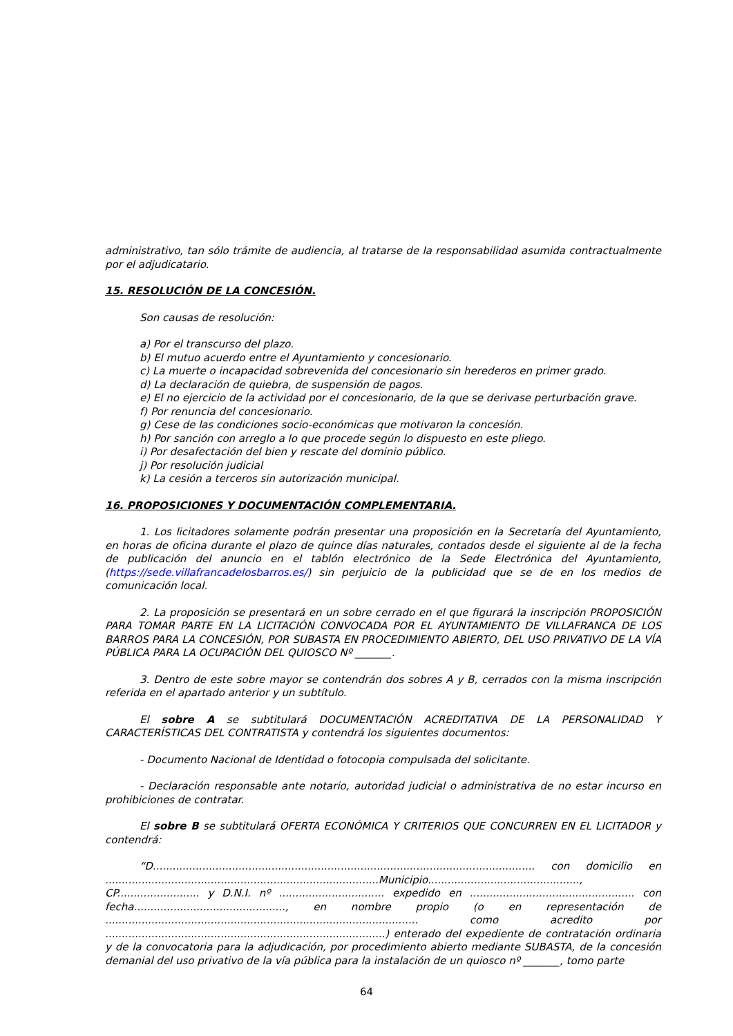administrativo, tan sólo trámite de audiencia, al tratarse de la responsabilidad asumida contractualmente por el adjudicatario.
15. RESOLUCIÓN DE LA CONCESIÓN.
Son causas de resolución:
a) Por el transcurso del plazo.
b) El mutuo acuerdo entre el Ayuntamiento y concesionario.
c) La muerte o incapacidad sobrevenida del concesionario sin herederos en primer grado.
d) La declaración de quiebra, de suspensión de pagos.
e) El no ejercicio de la actividad por el concesionario, de la que se derivase perturbación grave.
f) Por renuncia del concesionario.
g) Cese de las condiciones socio-económicas que motivaron la concesión.
h) Por sanción con arreglo a lo que procede según lo dispuesto en este pliego.
i) Por desafectación del bien y rescate del dominio público.
j) Por resolución judicial
k) La cesión a terceros sin autorización municipal.
16. PROPOSICIONES Y DOCUMENTACIÓN COMPLEMENTARIA.
1. Los licitadores solamente podrán presentar una proposición en la Secretaría del Ayuntamiento, en horas de oficina durante el plazo de quince días naturales, contados desde el siguiente al de la fecha de publicación del anuncio en el tablón electrónico de la Sede Electrónica del Ayuntamiento, (https://sede.villafrancadelosbarros.es/) sin perjuicio de la publicidad que se de en los medios de comunicación local.
2. La proposición se presentará en un sobre cerrado en el que figurará la inscripción PROPOSICIÓN PARA TOMAR PARTE EN LA LICITACIÓN CONVOCADA POR EL AYUNTAMIENTO DE VILLAFRANCA DE LOS BARROS PARA LA CONCESIÓN, POR SUBASTA EN PROCEDIMIENTO ABIERTO, DEL USO PRIVATIVO DE LA VÍA PÚBLICA PARA LA OCUPACIÓN DEL QUIOSCO Nº _______.
3. Dentro de este sobre mayor se contendrán dos sobres A y B, cerrados con la misma inscripción referida en el apartado anterior y un subtítulo.
El sobre A se subtitulará DOCUMENTACIÓN ACREDITATIVA DE LA PERSONALIDAD Y CARACTERÍSTICAS DEL CONTRATISTA y contendrá los siguientes documentos:
- Documento Nacional de Identidad o fotocopia compulsada del solicitante.
- Declaración responsable ante notario, autoridad judicial o administrativa de no estar incurso en prohibiciones de contratar.
El sobre B se subtitulará OFERTA ECONÓMICA Y CRITERIOS QUE CONCURREN EN EL LICITADOR y contendrá:
“D.................................................................................................................... con domicilio en ...................................................................................Municipio.............................................., CP......................... y D.N.I. nº ................................ expedido en .................................................. con fecha.............................................., en nombre propio (o en representación de ............................................................................................... como acredito por .....................................................................................) enterado del expediente de contratación ordinaria y de la convocatoria para la adjudicación, por procedimiento abierto mediante SUBASTA, de la concesión demanial del uso privativo de la vía pública para la instalación de un quiosco nº _______, tomo parte
64